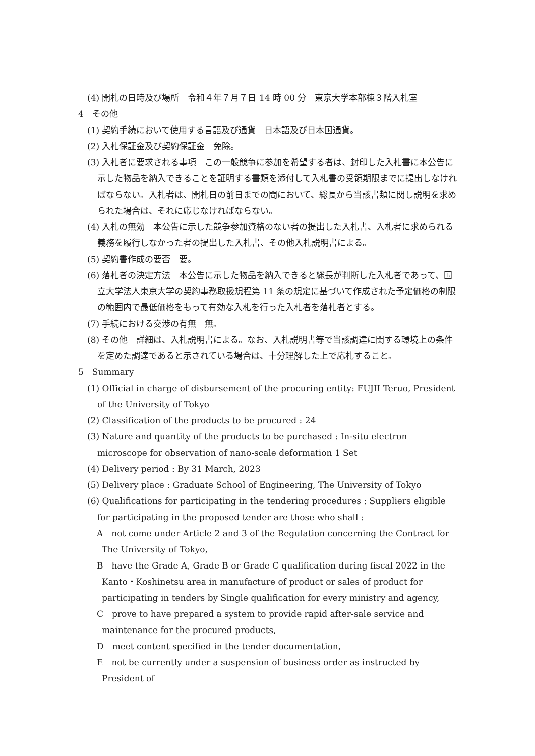(4) 開札の日時及び場所　令和４年７月７日 14 時 00 分　東京大学本部棟３階入札室
4　その他
(1) 契約手続において使用する言語及び通貨　日本語及び日本国通貨。
(2) 入札保証金及び契約保証金　免除。
(3) 入札者に要求される事項　この一般競争に参加を希望する者は、封印した入札書に本公告に示した物品を納入できることを証明する書類を添付して入札書の受領期限までに提出しなければならない。入札者は、開札日の前日までの間において、総長から当該書類に関し説明を求められた場合は、それに応じなければならない。
(4) 入札の無効　本公告に示した競争参加資格のない者の提出した入札書、入札者に求められる義務を履行しなかった者の提出した入札書、その他入札説明書による。
(5) 契約書作成の要否　要。
(6) 落札者の決定方法　本公告に示した物品を納入できると総長が判断した入札者であって、国立大学法人東京大学の契約事務取扱規程第 11 条の規定に基づいて作成された予定価格の制限の範囲内で最低価格をもって有効な入札を行った入札者を落札者とする。
(7) 手続における交渉の有無　無。
(8) その他　詳細は、入札説明書による。なお、入札説明書等で当該調達に関する環境上の条件を定めた調達であると示されている場合は、十分理解した上で応札すること。
5　Summary
(1) Official in charge of disbursement of the procuring entity: FUJII Teruo, President of the University of Tokyo
(2) Classification of the products to be procured : 24
(3) Nature and quantity of the products to be purchased : In-situ electron microscope for observation of nano-scale deformation 1 Set
(4) Delivery period : By 31 March, 2023
(5) Delivery place : Graduate School of Engineering, The University of Tokyo
(6) Qualifications for participating in the tendering procedures : Suppliers eligible for participating in the proposed tender are those who shall :
A　not come under Article 2 and 3 of the Regulation concerning the Contract for The University of Tokyo,
B　have the Grade A, Grade B or Grade C qualification during fiscal 2022 in the Kanto・Koshinetsu area in manufacture of product or sales of product for participating in tenders by Single qualification for every ministry and agency,
C　prove to have prepared a system to provide rapid after-sale service and maintenance for the procured products,
D　meet content specified in the tender documentation,
E　not be currently under a suspension of business order as instructed by President of